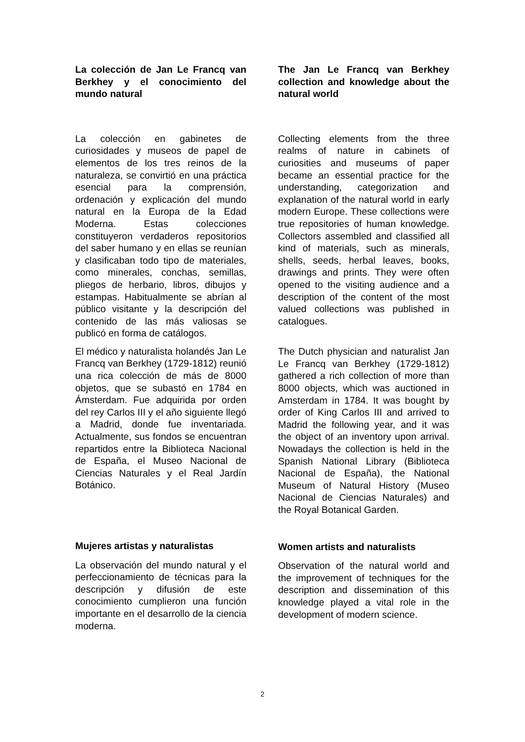La colección de Jan Le Francq van Berkhey y el conocimiento del mundo natural
La colección en gabinetes de curiosidades y museos de papel de elementos de los tres reinos de la naturaleza, se convirtió en una práctica esencial para la comprensión, ordenación y explicación del mundo natural en la Europa de la Edad Moderna. Estas colecciones constituyeron verdaderos repositorios del saber humano y en ellas se reunían y clasificaban todo tipo de materiales, como minerales, conchas, semillas, pliegos de herbario, libros, dibujos y estampas. Habitualmente se abrían al público visitante y la descripción del contenido de las más valiosas se publicó en forma de catálogos.
El médico y naturalista holandés Jan Le Francq van Berkhey (1729-1812) reunió una rica colección de más de 8000 objetos, que se subastó en 1784 en Ámsterdam. Fue adquirida por orden del rey Carlos III y el año siguiente llegó a Madrid, donde fue inventariada. Actualmente, sus fondos se encuentran repartidos entre la Biblioteca Nacional de España, el Museo Nacional de Ciencias Naturales y el Real Jardín Botánico.
Mujeres artistas y naturalistas
La observación del mundo natural y el perfeccionamiento de técnicas para la descripción y difusión de este conocimiento cumplieron una función importante en el desarrollo de la ciencia moderna.
The Jan Le Francq van Berkhey collection and knowledge about the natural world
Collecting elements from the three realms of nature in cabinets of curiosities and museums of paper became an essential practice for the understanding, categorization and explanation of the natural world in early modern Europe. These collections were true repositories of human knowledge. Collectors assembled and classified all kind of materials, such as minerals, shells, seeds, herbal leaves, books, drawings and prints. They were often opened to the visiting audience and a description of the content of the most valued collections was published in catalogues.
The Dutch physician and naturalist Jan Le Francq van Berkhey (1729-1812) gathered a rich collection of more than 8000 objects, which was auctioned in Amsterdam in 1784. It was bought by order of King Carlos III and arrived to Madrid the following year, and it was the object of an inventory upon arrival. Nowadays the collection is held in the Spanish National Library (Biblioteca Nacional de España), the National Museum of Natural History (Museo Nacional de Ciencias Naturales) and the Royal Botanical Garden.
Women artists and naturalists
Observation of the natural world and the improvement of techniques for the description and dissemination of this knowledge played a vital role in the development of modern science.
2